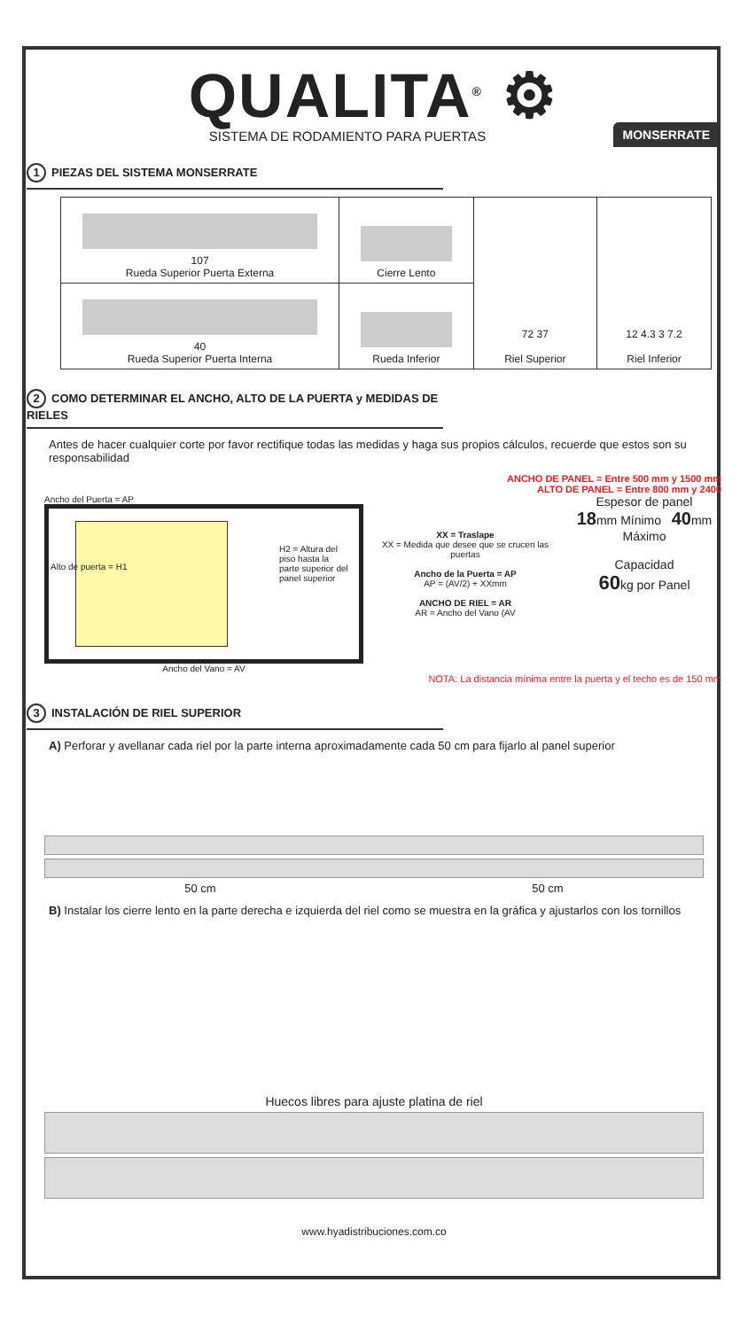QUALITA<sup>®</sup> ⚙
SISTEMA DE RODAMIENTO PARA PUERTAS
MONSERRATE
1 PIEZAS DEL SISTEMA MONSERRATE
| 107 Rueda Superior Puerta Externa | Cierre Lento | 72 37 Riel Superior | 12 4.3 3 7.2 Riel Inferior |
| 40 Rueda Superior Puerta Interna | Rueda Inferior | | |
2 COMO DETERMINAR EL ANCHO, ALTO DE LA PUERTA y MEDIDAS DE RIELES
Antes de hacer cualquier corte por favor rectifique todas las medidas y haga sus propios cálculos, recuerde que estos son su responsabilidad
ANCHO DE PANEL = Entre 500 mm y 1500 mm
ALTO DE PANEL = Entre 800 mm y 2400
Ancho del Puerta = AP
Alto de puerta = H1
H2 = Altura del piso hasta la parte superior del panel superior
Ancho del Vano = AV
XX = Traslape
XX = Medida que desee que se crucen las puertas
Ancho de la Puerta = AP
AP = (AV/2) + XXmm
ANCHO DE RIEL = AR
AR = Ancho del Vano (AV
Espesor de panel
18mm Mínimo 40mm Máximo
Capacidad
60kg por Panel
NOTA: La distancia mínima entre la puerta y el techo es de 150 mm
3 INSTALACIÓN DE RIEL SUPERIOR
A) Perforar y avellanar cada riel por la parte interna aproximadamente cada 50 cm para fijarlo al panel superior
50 cm 50 cm
B) Instalar los cierre lento en la parte derecha e izquierda del riel como se muestra en la gráfica y ajustarlos con los tornillos
Huecos libres para ajuste platina de riel
www.hyadistribuciones.com.co